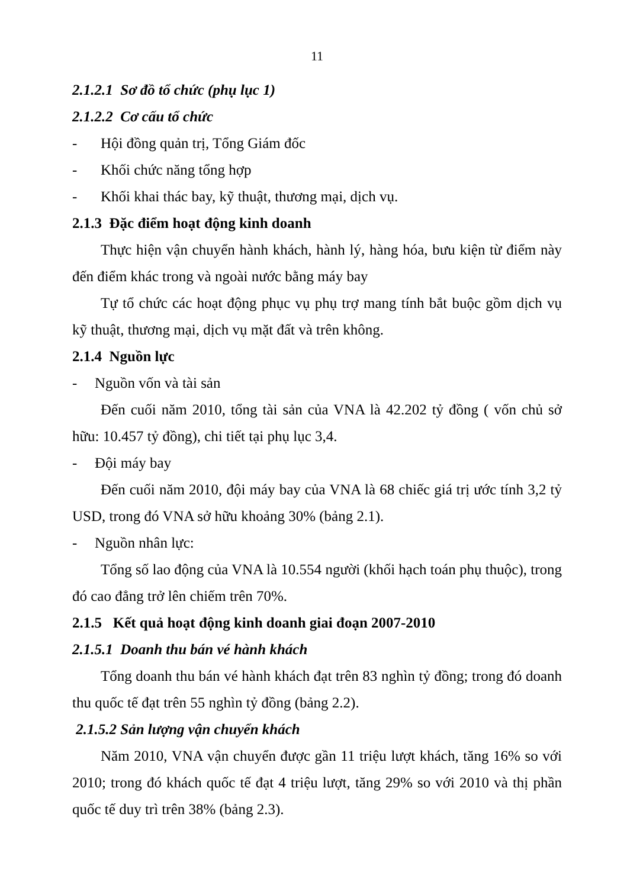11
2.1.2.1 Sơ đồ tổ chức (phụ lục 1)
2.1.2.2 Cơ cấu tổ chức
- Hội đồng quản trị, Tổng Giám đốc
- Khối chức năng tổng hợp
- Khối khai thác bay, kỹ thuật, thương mại, dịch vụ.
2.1.3 Đặc điểm hoạt động kinh doanh
Thực hiện vận chuyển hành khách, hành lý, hàng hóa, bưu kiện từ điểm này đến điểm khác trong và ngoài nước bằng máy bay
Tự tổ chức các hoạt động phục vụ phụ trợ mang tính bắt buộc gồm dịch vụ kỹ thuật, thương mại, dịch vụ mặt đất và trên không.
2.1.4 Nguồn lực
- Nguồn vốn và tài sản
Đến cuối năm 2010, tổng tài sản của VNA là 42.202 tỷ đồng ( vốn chủ sở hữu: 10.457 tỷ đồng), chi tiết tại phụ lục 3,4.
- Đội máy bay
Đến cuối năm 2010, đội máy bay của VNA là 68 chiếc giá trị ước tính 3,2 tỷ USD, trong đó VNA sở hữu khoảng 30% (bảng 2.1).
- Nguồn nhân lực:
Tổng số lao động của VNA là 10.554 người (khối hạch toán phụ thuộc), trong đó cao đẳng trở lên chiếm trên 70%.
2.1.5 Kết quả hoạt động kinh doanh giai đoạn 2007-2010
2.1.5.1 Doanh thu bán vé hành khách
Tổng doanh thu bán vé hành khách đạt trên 83 nghìn tỷ đồng; trong đó doanh thu quốc tế đạt trên 55 nghìn tỷ đồng (bảng 2.2).
2.1.5.2 Sản lượng vận chuyển khách
Năm 2010, VNA vận chuyển được gần 11 triệu lượt khách, tăng 16% so với 2010; trong đó khách quốc tế đạt 4 triệu lượt, tăng 29% so với 2010 và thị phần quốc tế duy trì trên 38% (bảng 2.3).